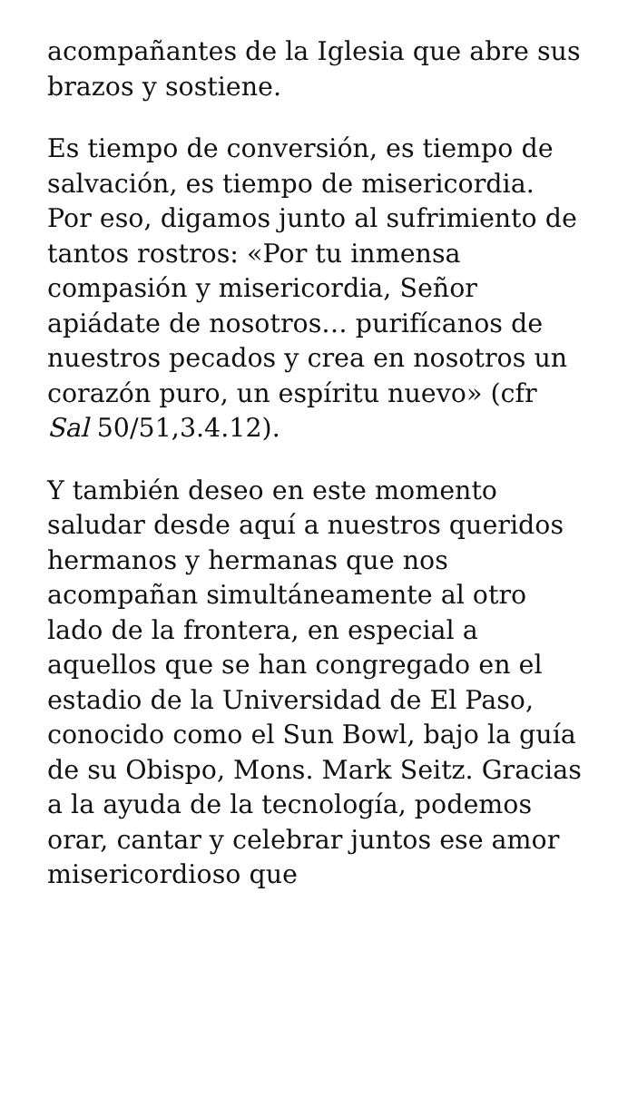acompañantes de la Iglesia que abre sus brazos y sostiene.
Es tiempo de conversión, es tiempo de salvación, es tiempo de misericordia. Por eso, digamos junto al sufrimiento de tantos rostros: «Por tu inmensa compasión y misericordia, Señor apiádate de nosotros… purifícanos de nuestros pecados y crea en nosotros un corazón puro, un espíritu nuevo» (cfr Sal 50/51,3.4.12).
Y también deseo en este momento saludar desde aquí a nuestros queridos hermanos y hermanas que nos acompañan simultáneamente al otro lado de la frontera, en especial a aquellos que se han congregado en el estadio de la Universidad de El Paso, conocido como el Sun Bowl, bajo la guía de su Obispo, Mons. Mark Seitz. Gracias a la ayuda de la tecnología, podemos orar, cantar y celebrar juntos ese amor misericordioso que